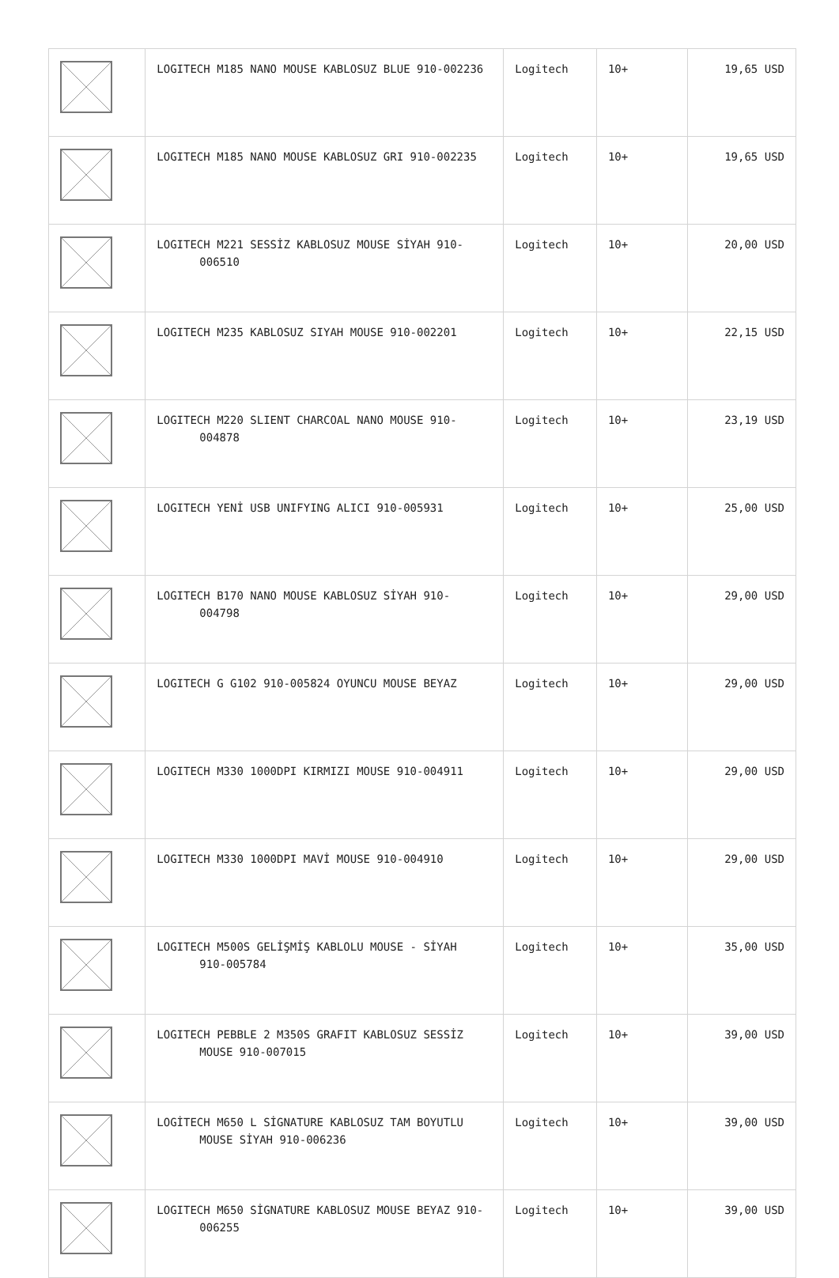| | LOGITECH M185 NANO MOUSE KABLOSUZ BLUE 910-002236 | Logitech | 10+ | 19,65 USD |
| | LOGITECH M185 NANO MOUSE KABLOSUZ GRI 910-002235 | Logitech | 10+ | 19,65 USD |
| | LOGITECH M221 SESSİZ KABLOSUZ MOUSE SİYAH 910- 006510 | Logitech | 10+ | 20,00 USD |
| | LOGITECH M235 KABLOSUZ SIYAH MOUSE 910-002201 | Logitech | 10+ | 22,15 USD |
| | LOGITECH M220 SLIENT CHARCOAL NANO MOUSE 910- 004878 | Logitech | 10+ | 23,19 USD |
| | LOGITECH YENİ USB UNIFYING ALICI 910-005931 | Logitech | 10+ | 25,00 USD |
| | LOGITECH B170 NANO MOUSE KABLOSUZ SİYAH 910- 004798 | Logitech | 10+ | 29,00 USD |
| | LOGITECH G G102 910-005824 OYUNCU MOUSE BEYAZ | Logitech | 10+ | 29,00 USD |
| | LOGITECH M330 1000DPI KIRMIZI MOUSE 910-004911 | Logitech | 10+ | 29,00 USD |
| | LOGITECH M330 1000DPI MAVİ MOUSE 910-004910 | Logitech | 10+ | 29,00 USD |
| | LOGITECH M500S GELİŞMİŞ KABLOLU MOUSE - SİYAH 910-005784 | Logitech | 10+ | 35,00 USD |
| | LOGITECH PEBBLE 2 M350S GRAFIT KABLOSUZ SESSİZ MOUSE 910-007015 | Logitech | 10+ | 39,00 USD |
| | LOGİTECH M650 L SİGNATURE KABLOSUZ TAM BOYUTLU MOUSE SİYAH 910-006236 | Logitech | 10+ | 39,00 USD |
| | LOGITECH M650 SİGNATURE KABLOSUZ MOUSE BEYAZ 910- 006255 | Logitech | 10+ | 39,00 USD |